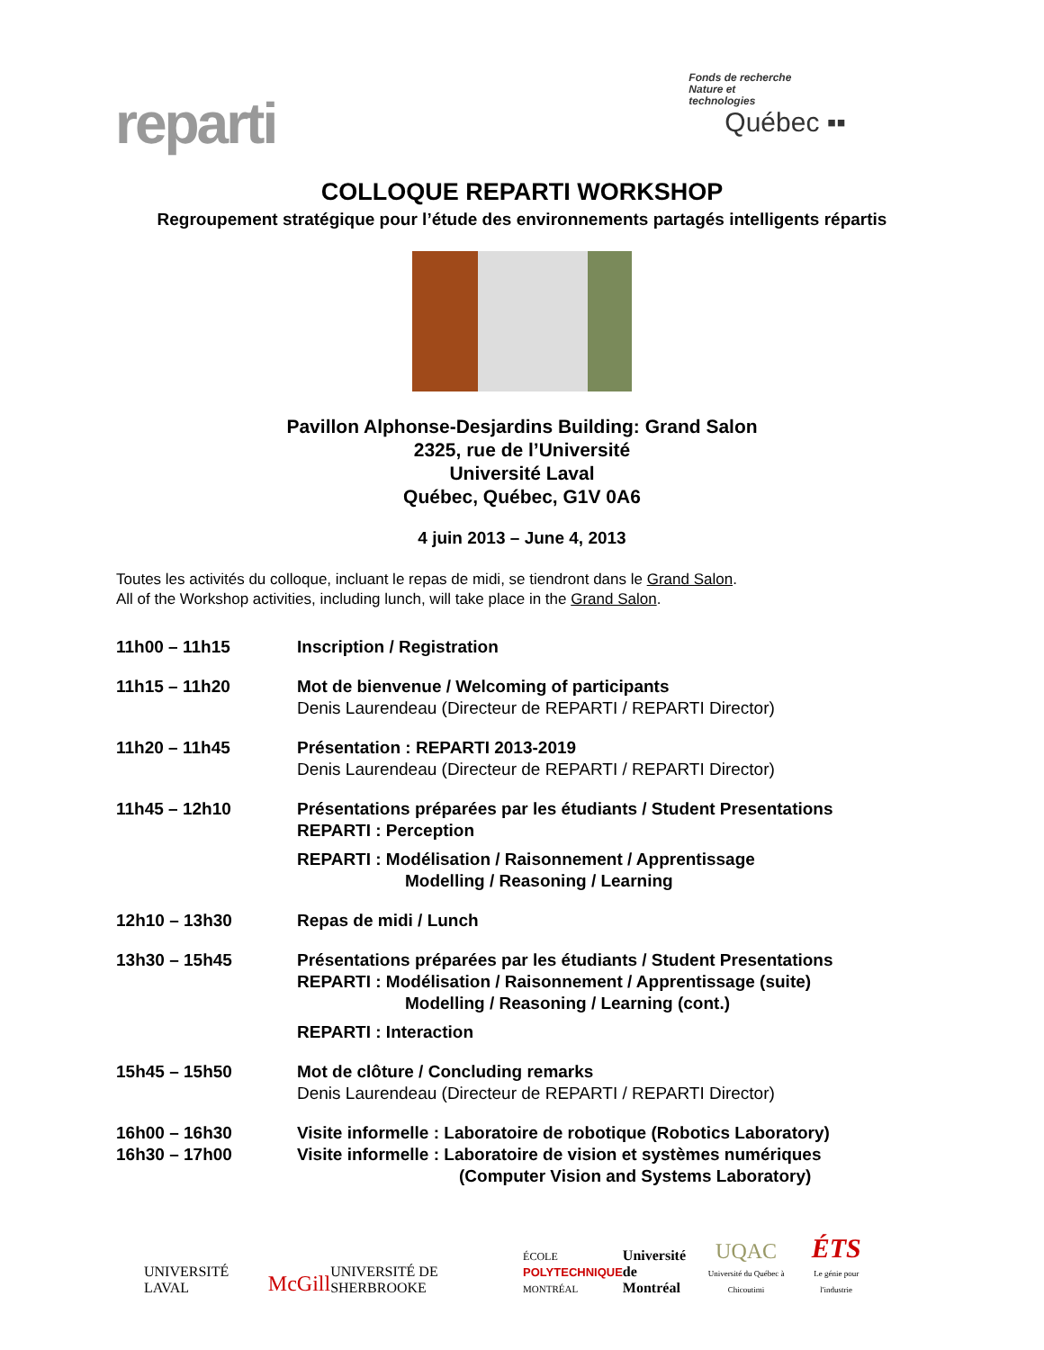reparti
Fonds de recherche
Nature et
technologies
Québec ▪▪
COLLOQUE REPARTI WORKSHOP
Regroupement stratégique pour l’étude des environnements partagés intelligents répartis
Pavillon Alphonse-Desjardins Building: Grand Salon
2325, rue de l’Université
Université Laval
Québec, Québec, G1V 0A6
4 juin 2013 – June 4, 2013
Toutes les activités du colloque, incluant le repas de midi, se tiendront dans le Grand Salon.
All of the Workshop activities, including lunch, will take place in the Grand Salon.
| 11h00 – 11h15 | Inscription / Registration |
| 11h15 – 11h20 | Mot de bienvenue / Welcoming of participants Denis Laurendeau (Directeur de REPARTI / REPARTI Director) |
| 11h20 – 11h45 | Présentation : REPARTI 2013-2019 Denis Laurendeau (Directeur de REPARTI / REPARTI Director) |
| 11h45 – 12h10 | Présentations préparées par les étudiants / Student Presentations REPARTI : Perception REPARTI : Modélisation / Raisonnement / Apprentissage Modelling / Reasoning / Learning |
| 12h10 – 13h30 | Repas de midi / Lunch |
| 13h30 – 15h45 | Présentations préparées par les étudiants / Student Presentations REPARTI : Modélisation / Raisonnement / Apprentissage (suite) Modelling / Reasoning / Learning (cont.) REPARTI : Interaction |
| 15h45 – 15h50 | Mot de clôture / Concluding remarks Denis Laurendeau (Directeur de REPARTI / REPARTI Director) |
| 16h00 – 16h30 16h30 – 17h00 | Visite informelle : Laboratoire de robotique (Robotics Laboratory) Visite informelle : Laboratoire de vision et systèmes numériques (Computer Vision and Systems Laboratory) |
UNIVERSITÉ LAVAL McGill UNIVERSITÉ DE SHERBROOKE ÉCOLE
POLYTECHNIQUE
MONTRÉAL Université
de Montréal UQAC
Université du Québec à Chicoutimi ÉTS
Le génie pour l'industrie